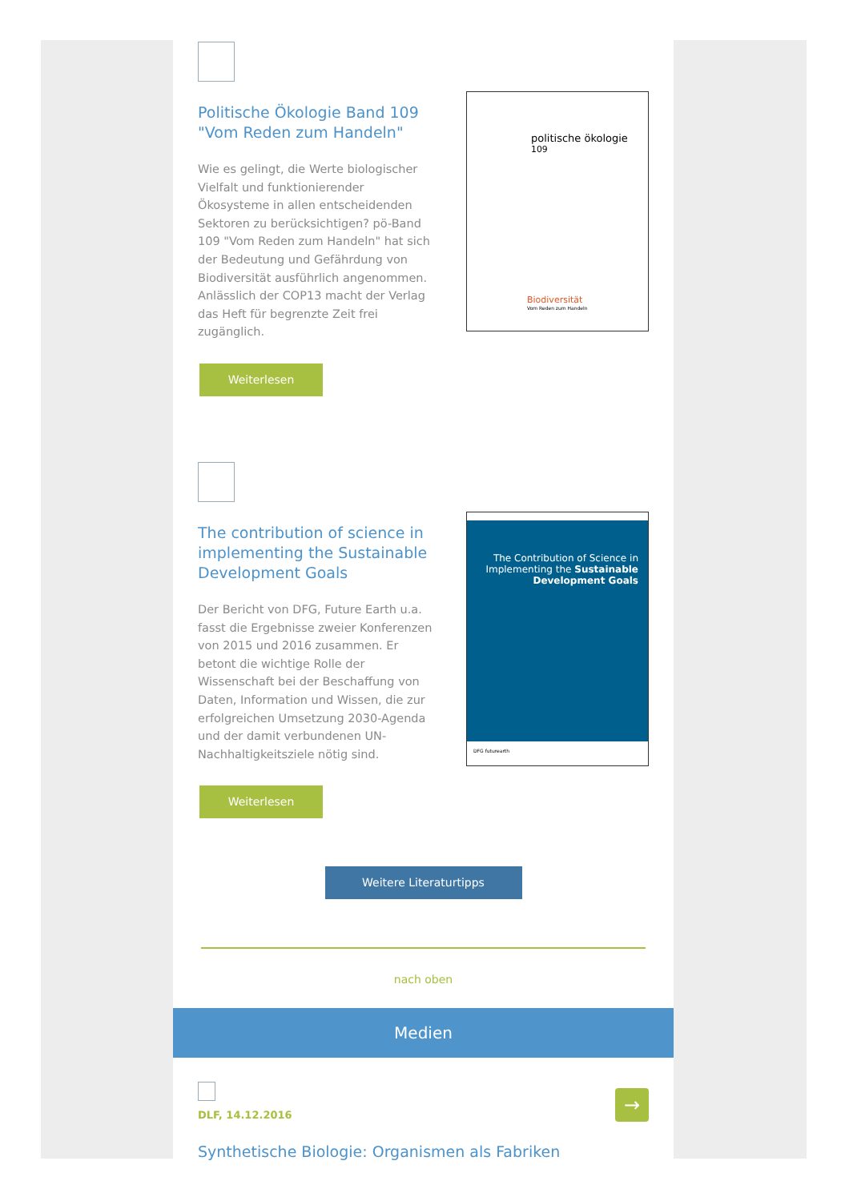Politische Ökologie Band 109 "Vom Reden zum Handeln"
Wie es gelingt, die Werte biologischer Vielfalt und funktionierender Ökosysteme in allen entscheidenden Sektoren zu berücksichtigen? pö-Band 109 "Vom Reden zum Handeln" hat sich der Bedeutung und Gefährdung von Biodiversität ausführlich angenommen. Anlässlich der COP13 macht der Verlag das Heft für begrenzte Zeit frei zugänglich.
Weiterlesen
politische ökologie <sup>109</sup>
Biodiversität
Vom Reden zum Handeln
The contribution of science in implementing the Sustainable Development Goals
Der Bericht von DFG, Future Earth u.a. fasst die Ergebnisse zweier Konferenzen von 2015 und 2016 zusammen. Er betont die wichtige Rolle der Wissenschaft bei der Beschaffung von Daten, Information und Wissen, die zur erfolgreichen Umsetzung 2030-Agenda und der damit verbundenen UN-Nachhaltigkeitsziele nötig sind.
Weiterlesen
The Contribution of Science in Implementing the Sustainable Development Goals
DFG futurearth
Weitere Literaturtipps
nach oben
Medien
DLF, 14.12.2016
Synthetische Biologie: Organismen als Fabriken
→